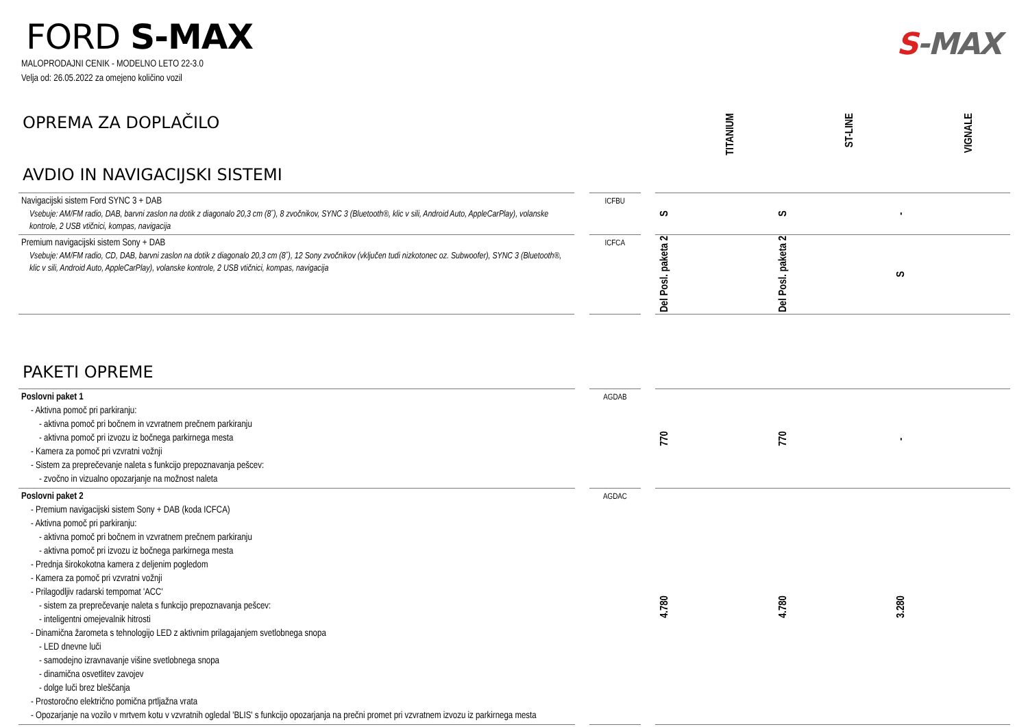FORD S-MAX
MALOPRODAJNI CENIK - MODELNO LETO 22-3.0
Velja od: 26.05.2022 za omejeno količino vozil
S-MAX
OPREMA ZA DOPLAČILO
TITANIUM
ST-LINE
VIGNALE
AVDIO IN NAVIGACIJSKI SISTEMI
| Navigacijski sistem Ford SYNC 3 + DAB Vsebuje: AM/FM radio, DAB, barvni zaslon na dotik z diagonalo 20,3 cm (8˝), 8 zvočnikov, SYNC 3 (Bluetooth®, klic v sili, Android Auto, AppleCarPlay), volanske kontrole, 2 USB vtičnici, kompas, navigacija | | ICFBU | | S | S | - |
| Premium navigacijski sistem Sony + DAB Vsebuje: AM/FM radio, CD, DAB, barvni zaslon na dotik z diagonalo 20,3 cm (8˝), 12 Sony zvočnikov (vključen tudi nizkotonec oz. Subwoofer), SYNC 3 (Bluetooth®, klic v sili, Android Auto, AppleCarPlay), volanske kontrole, 2 USB vtičnici, kompas, navigacija | | ICFCA | | Del Posl. paketa 2 | Del Posl. paketa 2 | S |
PAKETI OPREME
| Poslovni paket 1 - Aktivna pomoč pri parkiranju: - aktivna pomoč pri bočnem in vzvratnem prečnem parkiranju - aktivna pomoč pri izvozu iz bočnega parkirnega mesta - Kamera za pomoč pri vzvratni vožnji - Sistem za preprečevanje naleta s funkcijo prepoznavanja pešcev: - zvočno in vizualno opozarjanje na možnost naleta | | AGDAB | | 770 | 770 | - |
| Poslovni paket 2 - Premium navigacijski sistem Sony + DAB (koda ICFCA) - Aktivna pomoč pri parkiranju: - aktivna pomoč pri bočnem in vzvratnem prečnem parkiranju - aktivna pomoč pri izvozu iz bočnega parkirnega mesta - Prednja širokokotna kamera z deljenim pogledom - Kamera za pomoč pri vzvratni vožnji - Prilagodljiv radarski tempomat 'ACC' - sistem za preprečevanje naleta s funkcijo prepoznavanja pešcev: - inteligentni omejevalnik hitrosti - Dinamična žarometa s tehnologijo LED z aktivnim prilagajanjem svetlobnega snopa - LED dnevne luči - samodejno izravnavanje višine svetlobnega snopa - dinamična osvetlitev zavojev - dolge luči brez bleščanja - Prostoročno električno pomična prtljažna vrata - Opozarjanje na vozilo v mrtvem kotu v vzvratnih ogledal 'BLIS' s funkcijo opozarjanja na prečni promet pri vzvratnem izvozu iz parkirnega mesta | | AGDAC | | 4.780 | 4.780 | 3.280 |